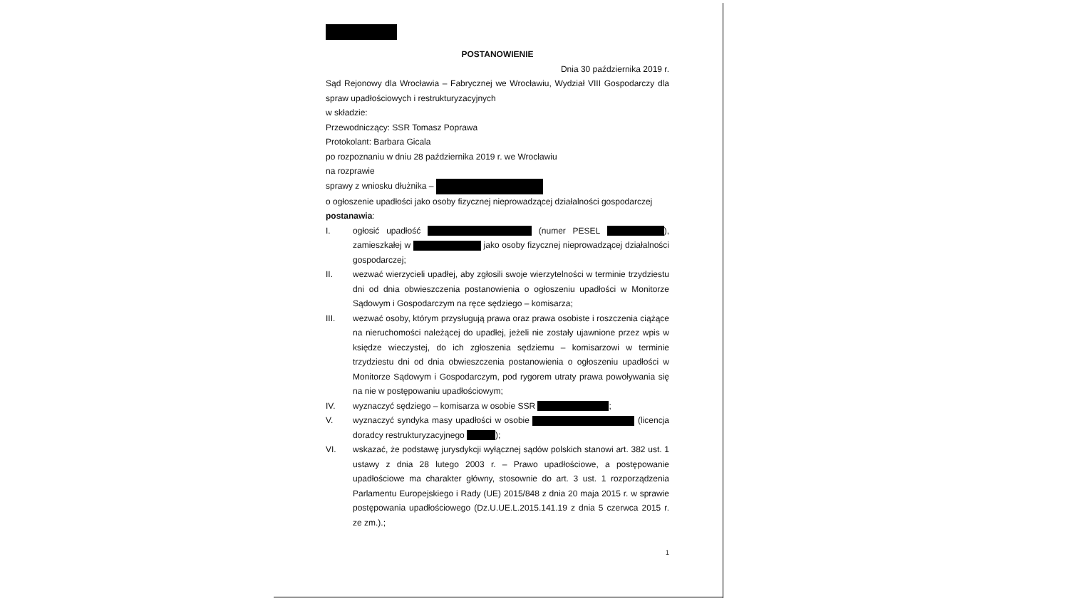POSTANOWIENIE
Dnia 30 października 2019 r.
Sąd Rejonowy dla Wrocławia – Fabrycznej we Wrocławiu, Wydział VIII Gospodarczy dla spraw upadłościowych i restrukturyzacyjnych
w składzie:
Przewodniczący: SSR Tomasz Poprawa
Protokolant: Barbara Gicala
po rozpoznaniu w dniu 28 października 2019 r. we Wrocławiu
na rozprawie
sprawy z wniosku dłużnika –
o ogłoszenie upadłości jako osoby fizycznej nieprowadzącej działalności gospodarczej
postanawia:
I. ogłosić upadłość (numer PESEL ), zamieszkałej w jako osoby fizycznej nieprowadzącej działalności gospodarczej;
II. wezwać wierzycieli upadłej, aby zgłosili swoje wierzytelności w terminie trzydziestu dni od dnia obwieszczenia postanowienia o ogłoszeniu upadłości w Monitorze Sądowym i Gospodarczym na ręce sędziego – komisarza;
III. wezwać osoby, którym przysługują prawa oraz prawa osobiste i roszczenia ciążące na nieruchomości należącej do upadłej, jeżeli nie zostały ujawnione przez wpis w księdze wieczystej, do ich zgłoszenia sędziemu – komisarzowi w terminie trzydziestu dni od dnia obwieszczenia postanowienia o ogłoszeniu upadłości w Monitorze Sądowym i Gospodarczym, pod rygorem utraty prawa powoływania się na nie w postępowaniu upadłościowym;
IV. wyznaczyć sędziego – komisarza w osobie SSR ;
V. wyznaczyć syndyka masy upadłości w osobie (licencja doradcy restrukturyzacyjnego );
VI. wskazać, że podstawę jurysdykcji wyłącznej sądów polskich stanowi art. 382 ust. 1 ustawy z dnia 28 lutego 2003 r. – Prawo upadłościowe, a postępowanie upadłościowe ma charakter główny, stosownie do art. 3 ust. 1 rozporządzenia Parlamentu Europejskiego i Rady (UE) 2015/848 z dnia 20 maja 2015 r. w sprawie postępowania upadłościowego (Dz.U.UE.L.2015.141.19 z dnia 5 czerwca 2015 r. ze zm.).;
1